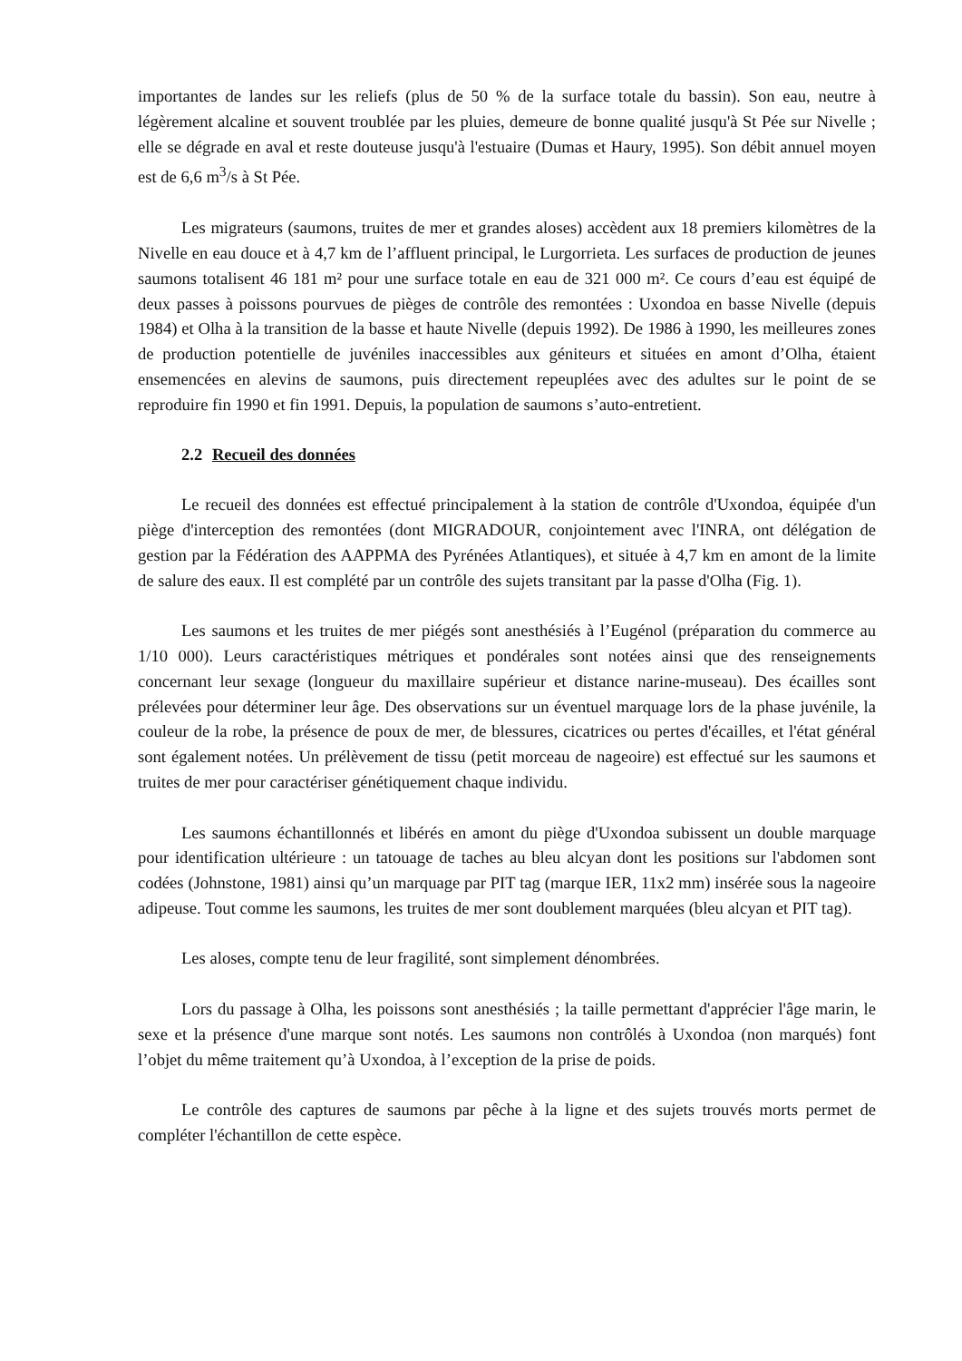importantes de landes sur les reliefs (plus de 50 % de la surface totale du bassin). Son eau, neutre à légèrement alcaline et souvent troublée par les pluies, demeure de bonne qualité jusqu'à St Pée sur Nivelle ; elle se dégrade en aval et reste douteuse jusqu'à l'estuaire (Dumas et Haury, 1995). Son débit annuel moyen est de 6,6 m<sup>3</sup>/s à St Pée.
Les migrateurs (saumons, truites de mer et grandes aloses) accèdent aux 18 premiers kilomètres de la Nivelle en eau douce et à 4,7 km de l’affluent principal, le Lurgorrieta. Les surfaces de production de jeunes saumons totalisent 46 181 m² pour une surface totale en eau de 321 000 m². Ce cours d’eau est équipé de deux passes à poissons pourvues de pièges de contrôle des remontées : Uxondoa en basse Nivelle (depuis 1984) et Olha à la transition de la basse et haute Nivelle (depuis 1992). De 1986 à 1990, les meilleures zones de production potentielle de juvéniles inaccessibles aux géniteurs et situées en amont d’Olha, étaient ensemencées en alevins de saumons, puis directement repeuplées avec des adultes sur le point de se reproduire fin 1990 et fin 1991. Depuis, la population de saumons s’auto-entretient.
2.2 Recueil des données
Le recueil des données est effectué principalement à la station de contrôle d'Uxondoa, équipée d'un piège d'interception des remontées (dont MIGRADOUR, conjointement avec l'INRA, ont délégation de gestion par la Fédération des AAPPMA des Pyrénées Atlantiques), et située à 4,7 km en amont de la limite de salure des eaux. Il est complété par un contrôle des sujets transitant par la passe d'Olha (Fig. 1).
Les saumons et les truites de mer piégés sont anesthésiés à l’Eugénol (préparation du commerce au 1/10 000). Leurs caractéristiques métriques et pondérales sont notées ainsi que des renseignements concernant leur sexage (longueur du maxillaire supérieur et distance narine-museau). Des écailles sont prélevées pour déterminer leur âge. Des observations sur un éventuel marquage lors de la phase juvénile, la couleur de la robe, la présence de poux de mer, de blessures, cicatrices ou pertes d'écailles, et l'état général sont également notées. Un prélèvement de tissu (petit morceau de nageoire) est effectué sur les saumons et truites de mer pour caractériser génétiquement chaque individu.
Les saumons échantillonnés et libérés en amont du piège d'Uxondoa subissent un double marquage pour identification ultérieure : un tatouage de taches au bleu alcyan dont les positions sur l'abdomen sont codées (Johnstone, 1981) ainsi qu’un marquage par PIT tag (marque IER, 11x2 mm) insérée sous la nageoire adipeuse. Tout comme les saumons, les truites de mer sont doublement marquées (bleu alcyan et PIT tag).
Les aloses, compte tenu de leur fragilité, sont simplement dénombrées.
Lors du passage à Olha, les poissons sont anesthésiés ; la taille permettant d'apprécier l'âge marin, le sexe et la présence d'une marque sont notés. Les saumons non contrôlés à Uxondoa (non marqués) font l’objet du même traitement qu’à Uxondoa, à l’exception de la prise de poids.
Le contrôle des captures de saumons par pêche à la ligne et des sujets trouvés morts permet de compléter l'échantillon de cette espèce.